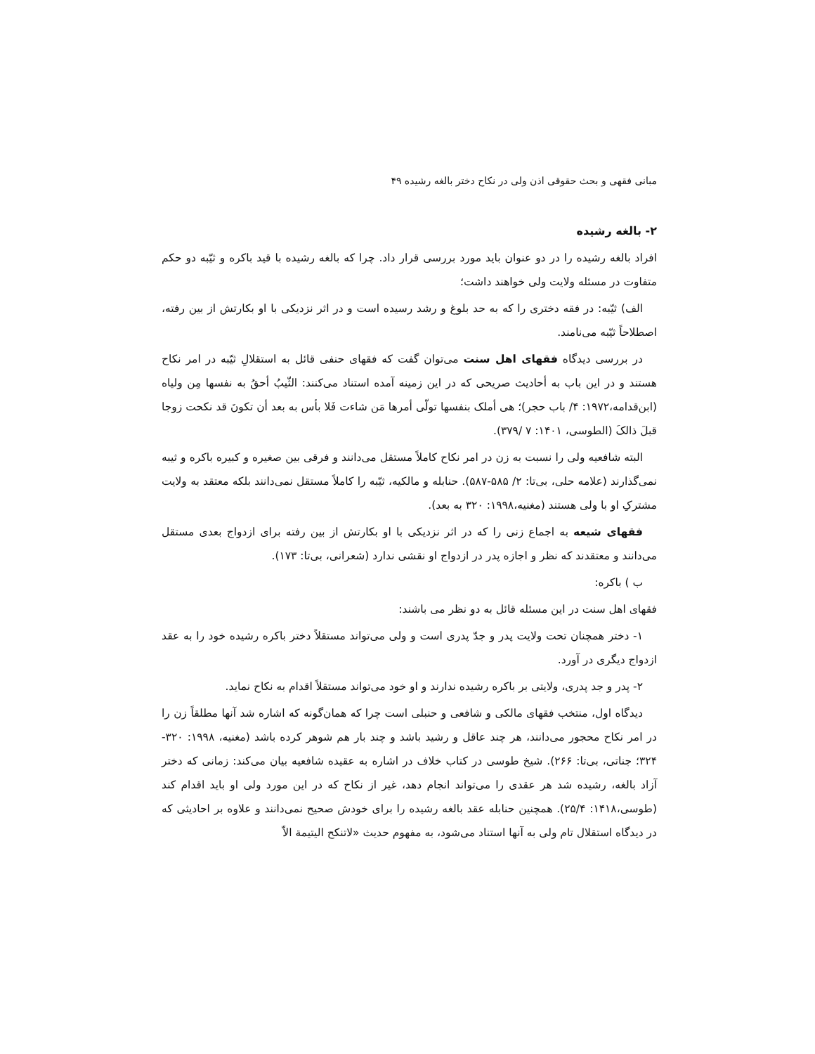مبانی فقهی و بحث حقوقی اذن ولی در نکاح دختر بالغه رشیده ۴۹
۲- بالغه رشیده
افراد بالغه رشیده را در دو عنوان باید مورد بررسی قرار داد. چرا که بالغه رشیده با قید باکره و ثیّبه دو حکم متفاوت در مسئله ولایت ولی خواهند داشت؛
الف) ثیّبه: در فقه دختری را که به حد بلوغ و رشد رسیده است و در اثر نزدیکی با او بکارتش از بین رفته، اصطلاحاً ثیّبه می‌نامند.
در بررسی دیدگاه فقهای اهل سنت می‌توان گفت که فقهای حنفی قائل به استقلالِ ثیّبه در امر نکاح هستند و در این باب به أحادیث صریحی که در این زمینه آمده استناد می‌کنند: الثّیبُ أحقُ به نفسها مِن ولیاه (ابن‌قدامه،۱۹۷۲: ۴/ باب حجر)؛ هی أملک بنفسها تولّی أمرها مَن شاءت فَلا بأس به بعد أن تکونَ قد نکحت زوجا قبلَ ذالکَ (الطوسی، ۱۴۰۱: ۷ /۳۷۹).
البته شافعیه ولی را نسبت به زن در امر نکاح کاملاً مستقل می‌دانند و فرقی بین صغیره و کبیره باکره و ثیبه نمی‌گذارند (علامه حلی، بی‌تا: ۲/ ۵۸۵-۵۸۷). حنابله و مالکیه، ثیّبه را کاملاً مستقل نمی‌دانند بلکه معتقد به ولایت مشترکِ او با ولی هستند (مغنیه،۱۹۹۸: ۳۲۰ به بعد).
فقهای شیعه به اجماع زنی را که در اثر نزدیکی با او بکارتش از بین رفته برای ازدواج بعدی مستقل می‌دانند و معتقدند که نظر و اجازه پدر در ازدواج او نقشی ندارد (شعرانی، بی‌تا: ۱۷۳).
ب ) باکره:
فقهای اهل سنت در این مسئله قائل به دو نظر می باشند:
۱- دختر همچنان تحت ولایت پدر و جدّ پدری است و ولی می‌تواند مستقلاً دختر باکره رشیده خود را به عقد ازدواج دیگری در آورد.
۲- پدر و جد پدری، ولایتی بر باکره رشیده ندارند و او خود می‌تواند مستقلاً اقدام به نکاح نماید.
دیدگاه اول، منتخب فقهای مالکی و شافعی و حنبلی است چرا که همان‌گونه که اشاره شد آنها مطلقاً زن را در امر نکاح محجور می‌دانند، هر چند عاقل و رشید باشد و چند بار هم شوهر کرده باشد (مغنیه، ۱۹۹۸: ۳۲۰- ۳۲۴؛ جناتی، بی‌تا: ۲۶۶). شیخ طوسی در کتاب خلاف در اشاره به عقیده شافعیه بیان می‌کند: زمانی که دختر آزاد بالغه، رشیده شد هر عقدی را می‌تواند انجام دهد، غیر از نکاح که در این مورد ولی او باید اقدام کند (طوسی،۱۴۱۸: ۲۵/۴). همچنین حنابله عقد بالغه رشیده را برای خودش صحیح نمی‌دانند و علاوه بر احادیثی که در دیدگاه استقلال تام ولی به آنها استناد می‌شود، به مفهوم حدیث «لاتنکح الیتیمة الاّ